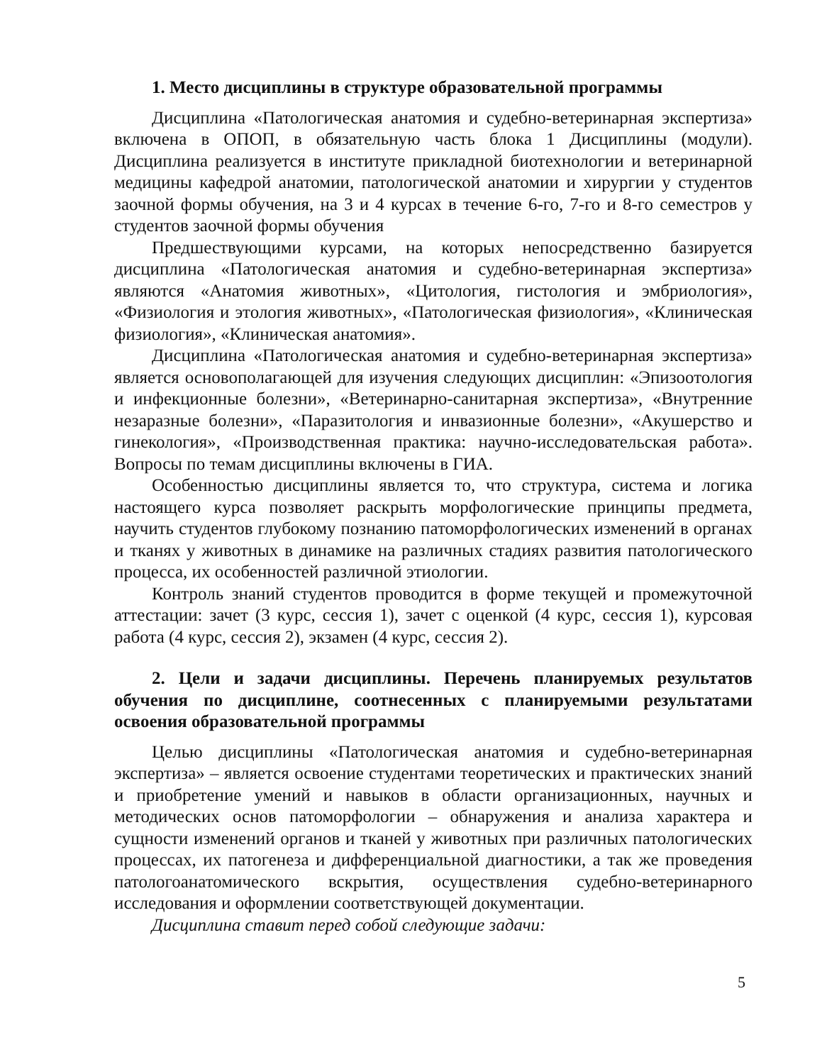1. Место дисциплины в структуре образовательной программы
Дисциплина «Патологическая анатомия и судебно-ветеринарная экспертиза» включена в ОПОП, в обязательную часть блока 1 Дисциплины (модули). Дисциплина реализуется в институте прикладной биотехнологии и ветеринарной медицины кафедрой анатомии, патологической анатомии и хирургии у студентов заочной формы обучения, на 3 и 4 курсах в течение 6-го, 7-го и 8-го семестров у студентов заочной формы обучения
Предшествующими курсами, на которых непосредственно базируется дисциплина «Патологическая анатомия и судебно-ветеринарная экспертиза» являются «Анатомия животных», «Цитология, гистология и эмбриология», «Физиология и этология животных», «Патологическая физиология», «Клиническая физиология», «Клиническая анатомия».
Дисциплина «Патологическая анатомия и судебно-ветеринарная экспертиза» является основополагающей для изучения следующих дисциплин: «Эпизоотология и инфекционные болезни», «Ветеринарно-санитарная экспертиза», «Внутренние незаразные болезни», «Паразитология и инвазионные болезни», «Акушерство и гинекология», «Производственная практика: научно-исследовательская работа». Вопросы по темам дисциплины включены в ГИА.
Особенностью дисциплины является то, что структура, система и логика настоящего курса позволяет раскрыть морфологические принципы предмета, научить студентов глубокому познанию патоморфологических изменений в органах и тканях у животных в динамике на различных стадиях развития патологического процесса, их особенностей различной этиологии.
Контроль знаний студентов проводится в форме текущей и промежуточной аттестации: зачет (3 курс, сессия 1), зачет с оценкой (4 курс, сессия 1), курсовая работа (4 курс, сессия 2), экзамен (4 курс, сессия 2).
2. Цели и задачи дисциплины. Перечень планируемых результатов обучения по дисциплине, соотнесенных с планируемыми результатами освоения образовательной программы
Целью дисциплины «Патологическая анатомия и судебно-ветеринарная экспертиза» – является освоение студентами теоретических и практических знаний и приобретение умений и навыков в области организационных, научных и методических основ патоморфологии – обнаружения и анализа характера и сущности изменений органов и тканей у животных при различных патологических процессах, их патогенеза и дифференциальной диагностики, а так же проведения патологоанатомического вскрытия, осуществления судебно-ветеринарного исследования и оформлении соответствующей документации.
Дисциплина ставит перед собой следующие задачи:
5